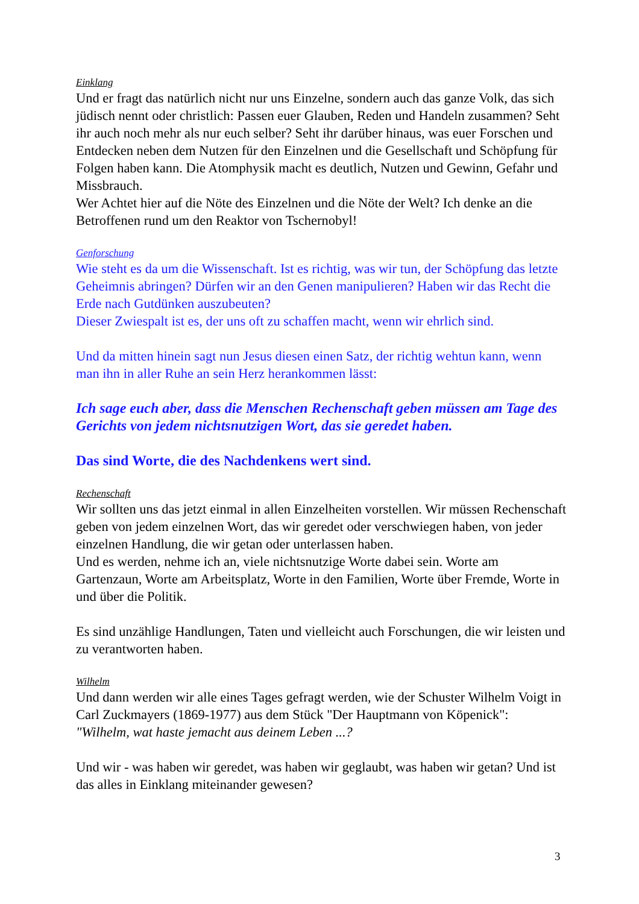Einklang
Und er fragt das natürlich nicht nur uns Einzelne, sondern auch das ganze Volk, das sich jüdisch nennt oder christlich: Passen euer Glauben, Reden und Handeln zusammen? Seht ihr auch noch mehr als nur euch selber? Seht ihr darüber hinaus, was euer Forschen und Entdecken neben dem Nutzen für den Einzelnen und die Gesellschaft und Schöpfung für Folgen haben kann. Die Atomphysik macht es deutlich, Nutzen und Gewinn, Gefahr und Missbrauch.
Wer Achtet hier auf die Nöte des Einzelnen und die Nöte der Welt? Ich denke an die Betroffenen rund um den Reaktor von Tschernobyl!
Genforschung
Wie steht es da um die Wissenschaft. Ist es richtig, was wir tun, der Schöpfung das letzte Geheimnis abringen? Dürfen wir an den Genen manipulieren? Haben wir das Recht die Erde nach Gutdünken auszubeuten?
Dieser Zwiespalt ist es, der uns oft zu schaffen macht, wenn wir ehrlich sind.
Und da mitten hinein sagt nun Jesus diesen einen Satz, der richtig wehtun kann, wenn man ihn in aller Ruhe an sein Herz herankommen lässt:
Ich sage euch aber, dass die Menschen Rechenschaft geben müssen am Tage des Gerichts von jedem nichtsnutzigen Wort, das sie geredet haben.
Das sind Worte, die des Nachdenkens wert sind.
Rechenschaft
Wir sollten uns das jetzt einmal in allen Einzelheiten vorstellen. Wir müssen Rechenschaft geben von jedem einzelnen Wort, das wir geredet oder verschwiegen haben, von jeder einzelnen Handlung, die wir getan oder unterlassen haben.
Und es werden, nehme ich an, viele nichtsnutzige Worte dabei sein. Worte am Gartenzaun, Worte am Arbeitsplatz, Worte in den Familien, Worte über Fremde, Worte in und über die Politik.
Es sind unzählige Handlungen, Taten und vielleicht auch Forschungen, die wir leisten und zu verantworten haben.
Wilhelm
Und dann werden wir alle eines Tages gefragt werden, wie der Schuster Wilhelm Voigt in Carl Zuckmayers (1869-1977) aus dem Stück "Der Hauptmann von Köpenick":
"Wilhelm, wat haste jemacht aus deinem Leben ...?
Und wir - was haben wir geredet, was haben wir geglaubt, was haben wir getan? Und ist das alles in Einklang miteinander gewesen?
3